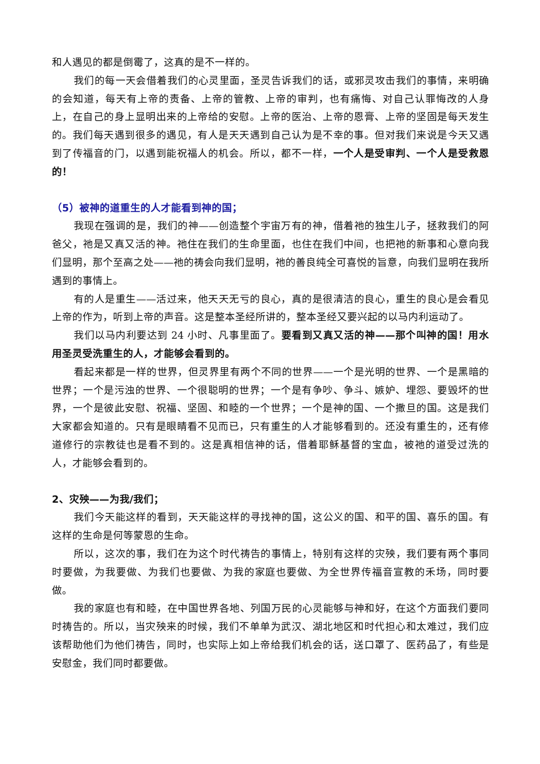和人遇见的都是倒霉了，这真的是不一样的。
我们的每一天会借着我们的心灵里面，圣灵告诉我们的话，或邪灵攻击我们的事情，来明确的会知道，每天有上帝的责备、上帝的管教、上帝的审判，也有痛悔、对自己认罪悔改的人身上，在自己的身上显明出来的上帝给的安慰。上帝的医治、上帝的恩膏、上帝的坚固是每天发生的。我们每天遇到很多的遇见，有人是天天遇到自己认为是不幸的事。但对我们来说是今天又遇到了传福音的门，以遇到能祝福人的机会。所以，都不一样，一个人是受审判、一个人是受救恩的！
（5）被神的道重生的人才能看到神的国；
我现在强调的是，我们的神——创造整个宇宙万有的神，借着祂的独生儿子，拯救我们的阿爸父，祂是又真又活的神。祂住在我们的生命里面，也住在我们中间，也把祂的新事和心意向我们显明，那个至高之处——祂的祷会向我们显明，祂的善良纯全可喜悦的旨意，向我们显明在我所遇到的事情上。
有的人是重生——活过来，他天天无亏的良心，真的是很清洁的良心，重生的良心是会看见上帝的作为，听到上帝的声音。这是整本圣经所讲的，整本圣经又要兴起的以马内利运动了。
我们以马内利要达到 24 小时、凡事里面了。要看到又真又活的神——那个叫神的国！用水用圣灵受洗重生的人，才能够会看到的。
看起来都是一样的世界，但灵界里有两个不同的世界——一个是光明的世界、一个是黑暗的世界；一个是污浊的世界、一个很聪明的世界；一个是有争吵、争斗、嫉妒、埋怨、要毁坏的世界，一个是彼此安慰、祝福、坚固、和睦的一个世界；一个是神的国、一个撒旦的国。这是我们大家都会知道的。只有是眼睛看不见而已，只有重生的人才能够看到的。还没有重生的，还有修道修行的宗教徒也是看不到的。这是真相信神的话，借着耶稣基督的宝血，被祂的道受过洗的人，才能够会看到的。
2、灾殃——为我/我们；
我们今天能这样的看到，天天能这样的寻找神的国，这公义的国、和平的国、喜乐的国。有这样的生命是何等蒙恩的生命。
所以，这次的事，我们在为这个时代祷告的事情上，特别有这样的灾殃，我们要有两个事同时要做，为我要做、为我们也要做、为我的家庭也要做、为全世界传福音宣教的禾场，同时要做。
我的家庭也有和睦，在中国世界各地、列国万民的心灵能够与神和好，在这个方面我们要同时祷告的。所以，当灾殃来的时候，我们不单单为武汉、湖北地区和时代担心和太难过，我们应该帮助他们为他们祷告，同时，也实际上如上帝给我们机会的话，送口罩了、医药品了，有些是安慰金，我们同时都要做。